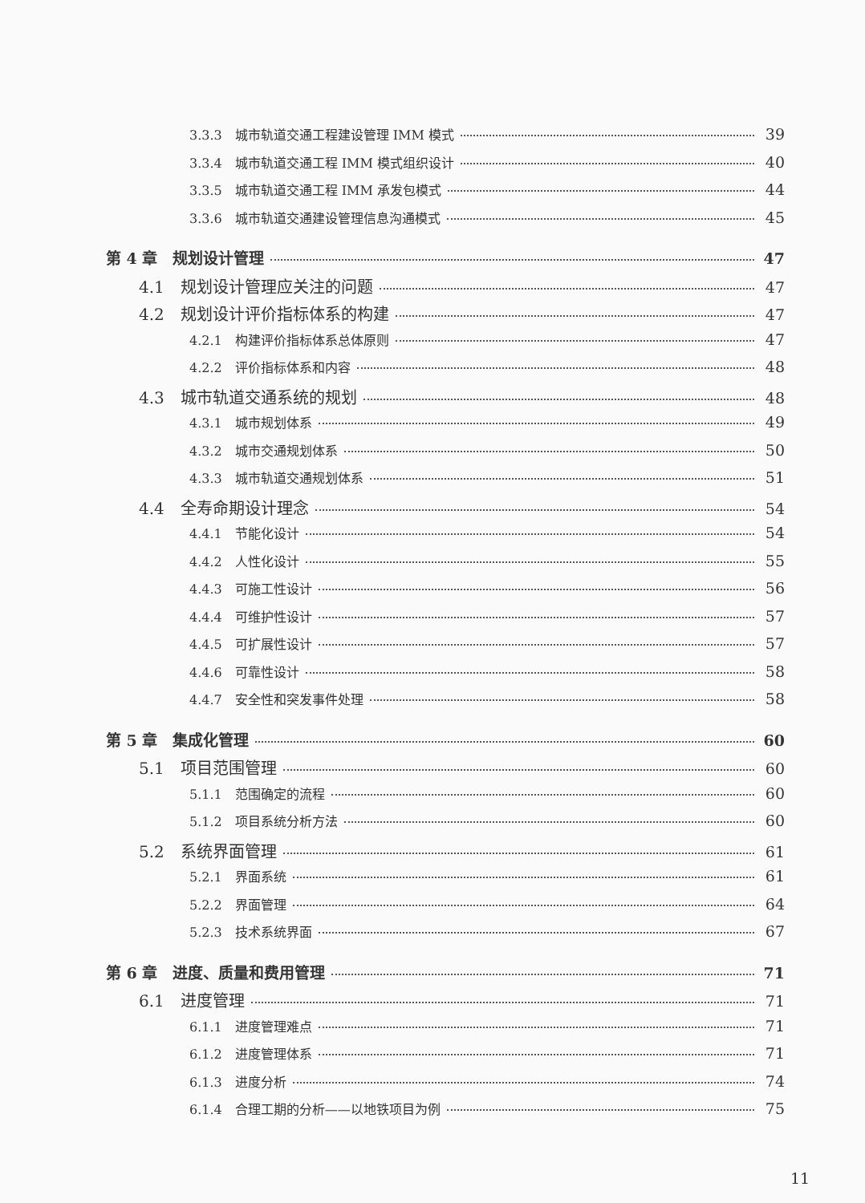3.3.3　城市轨道交通工程建设管理 IMM 模式 39
3.3.4　城市轨道交通工程 IMM 模式组织设计 40
3.3.5　城市轨道交通工程 IMM 承发包模式 44
3.3.6　城市轨道交通建设管理信息沟通模式 45
第 4 章　规划设计管理 47
4.1　规划设计管理应关注的问题 47
4.2　规划设计评价指标体系的构建 47
4.2.1　构建评价指标体系总体原则 47
4.2.2　评价指标体系和内容 48
4.3　城市轨道交通系统的规划 48
4.3.1　城市规划体系 49
4.3.2　城市交通规划体系 50
4.3.3　城市轨道交通规划体系 51
4.4　全寿命期设计理念 54
4.4.1　节能化设计 54
4.4.2　人性化设计 55
4.4.3　可施工性设计 56
4.4.4　可维护性设计 57
4.4.5　可扩展性设计 57
4.4.6　可靠性设计 58
4.4.7　安全性和突发事件处理 58
第 5 章　集成化管理 60
5.1　项目范围管理 60
5.1.1　范围确定的流程 60
5.1.2　项目系统分析方法 60
5.2　系统界面管理 61
5.2.1　界面系统 61
5.2.2　界面管理 64
5.2.3　技术系统界面 67
第 6 章　进度、质量和费用管理 71
6.1　进度管理 71
6.1.1　进度管理难点 71
6.1.2　进度管理体系 71
6.1.3　进度分析 74
6.1.4　合理工期的分析——以地铁项目为例 75
11